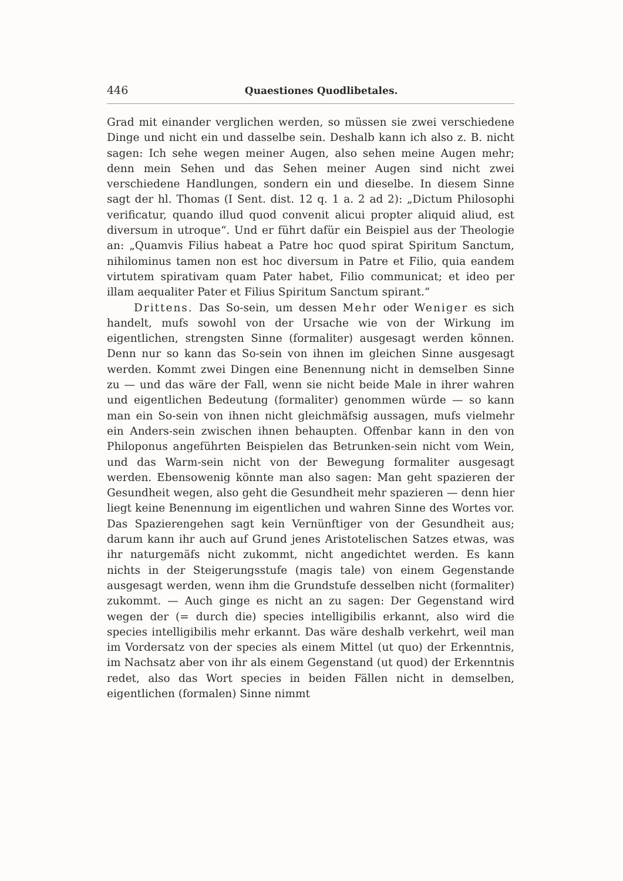446 Quaestiones Quodlibetales.
Grad mit einander verglichen werden, so müssen sie zwei verschiedene Dinge und nicht ein und dasselbe sein. Deshalb kann ich also z. B. nicht sagen: Ich sehe wegen meiner Augen, also sehen meine Augen mehr; denn mein Sehen und das Sehen meiner Augen sind nicht zwei verschiedene Handlungen, sondern ein und dieselbe. In diesem Sinne sagt der hl. Thomas (I Sent. dist. 12 q. 1 a. 2 ad 2): „Dictum Philosophi verificatur, quando illud quod convenit alicui propter aliquid aliud, est diversum in utroque“. Und er führt dafür ein Beispiel aus der Theologie an: „Quamvis Filius habeat a Patre hoc quod spirat Spiritum Sanctum, nihilominus tamen non est hoc diversum in Patre et Filio, quia eandem virtutem spirativam quam Pater habet, Filio communicat; et ideo per illam aequaliter Pater et Filius Spiritum Sanctum spirant.“
Drittens. Das So-sein, um dessen Mehr oder Weniger es sich handelt, mufs sowohl von der Ursache wie von der Wirkung im eigentlichen, strengsten Sinne (formaliter) ausgesagt werden können. Denn nur so kann das So-sein von ihnen im gleichen Sinne ausgesagt werden. Kommt zwei Dingen eine Benennung nicht in demselben Sinne zu — und das wäre der Fall, wenn sie nicht beide Male in ihrer wahren und eigentlichen Bedeutung (formaliter) genommen würde — so kann man ein So-sein von ihnen nicht gleichmäfsig aussagen, mufs vielmehr ein Anders-sein zwischen ihnen behaupten. Offenbar kann in den von Philoponus angeführten Beispielen das Betrunken-sein nicht vom Wein, und das Warm-sein nicht von der Bewegung formaliter ausgesagt werden. Ebensowenig könnte man also sagen: Man geht spazieren der Gesundheit wegen, also geht die Gesundheit mehr spazieren — denn hier liegt keine Benennung im eigentlichen und wahren Sinne des Wortes vor. Das Spazierengehen sagt kein Vernünftiger von der Gesundheit aus; darum kann ihr auch auf Grund jenes Aristotelischen Satzes etwas, was ihr naturgemäfs nicht zukommt, nicht angedichtet werden. Es kann nichts in der Steigerungsstufe (magis tale) von einem Gegenstande ausgesagt werden, wenn ihm die Grundstufe desselben nicht (formaliter) zukommt. — Auch ginge es nicht an zu sagen: Der Gegenstand wird wegen der (= durch die) species intelligibilis erkannt, also wird die species intelligibilis mehr erkannt. Das wäre deshalb verkehrt, weil man im Vordersatz von der species als einem Mittel (ut quo) der Erkenntnis, im Nachsatz aber von ihr als einem Gegenstand (ut quod) der Erkenntnis redet, also das Wort species in beiden Fällen nicht in demselben, eigentlichen (formalen) Sinne nimmt